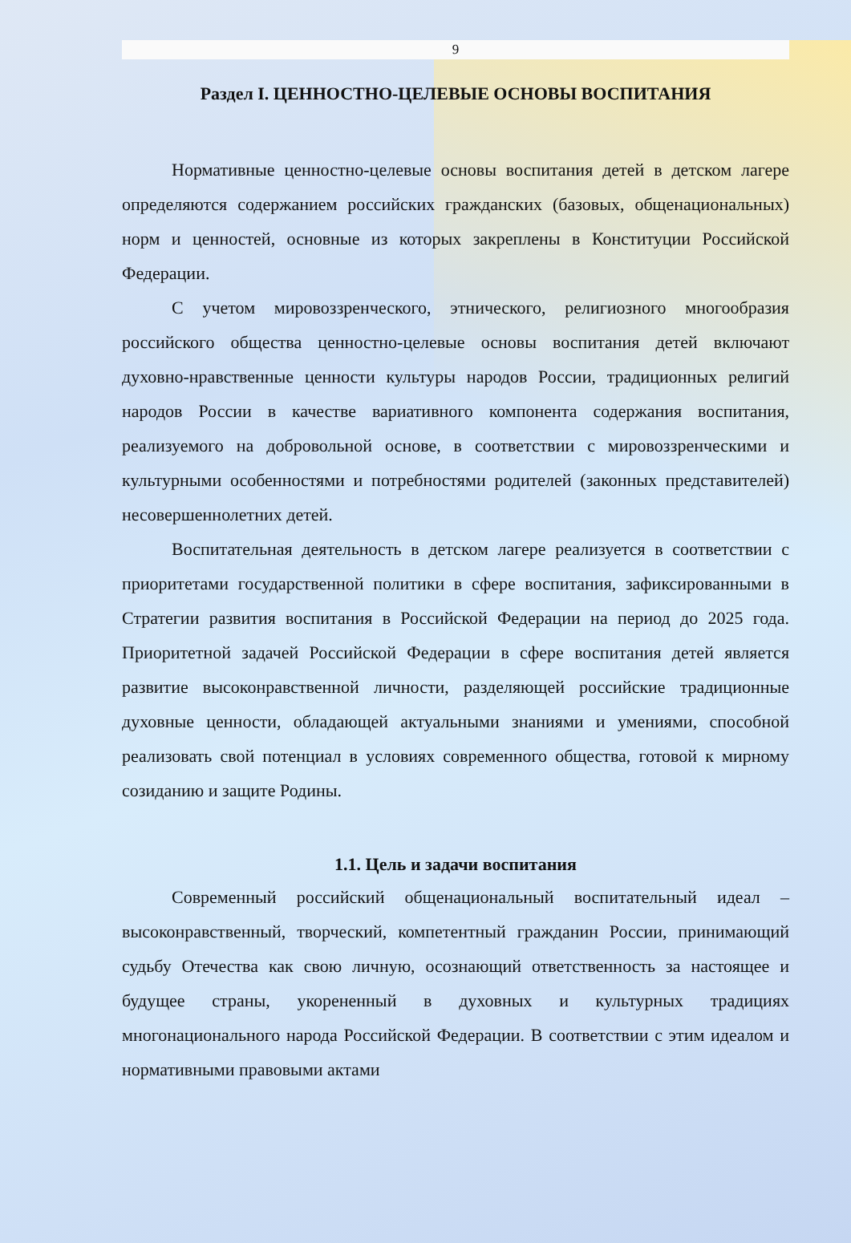9
Раздел I. ЦЕННОСТНО-ЦЕЛЕВЫЕ ОСНОВЫ ВОСПИТАНИЯ
Нормативные ценностно-целевые основы воспитания детей в детском лагере определяются содержанием российских гражданских (базовых, общенациональных) норм и ценностей, основные из которых закреплены в Конституции Российской Федерации.
С учетом мировоззренческого, этнического, религиозного многообразия российского общества ценностно-целевые основы воспитания детей включают духовно-нравственные ценности культуры народов России, традиционных религий народов России в качестве вариативного компонента содержания воспитания, реализуемого на добровольной основе, в соответствии с мировоззренческими и культурными особенностями и потребностями родителей (законных представителей) несовершеннолетних детей.
Воспитательная деятельность в детском лагере реализуется в соответствии с приоритетами государственной политики в сфере воспитания, зафиксированными в Стратегии развития воспитания в Российской Федерации на период до 2025 года. Приоритетной задачей Российской Федерации в сфере воспитания детей является развитие высоконравственной личности, разделяющей российские традиционные духовные ценности, обладающей актуальными знаниями и умениями, способной реализовать свой потенциал в условиях современного общества, готовой к мирному созиданию и защите Родины.
1.1. Цель и задачи воспитания
Современный российский общенациональный воспитательный идеал – высоконравственный, творческий, компетентный гражданин России, принимающий судьбу Отечества как свою личную, осознающий ответственность за настоящее и будущее страны, укорененный в духовных и культурных традициях многонационального народа Российской Федерации. В соответствии с этим идеалом и нормативными правовыми актами